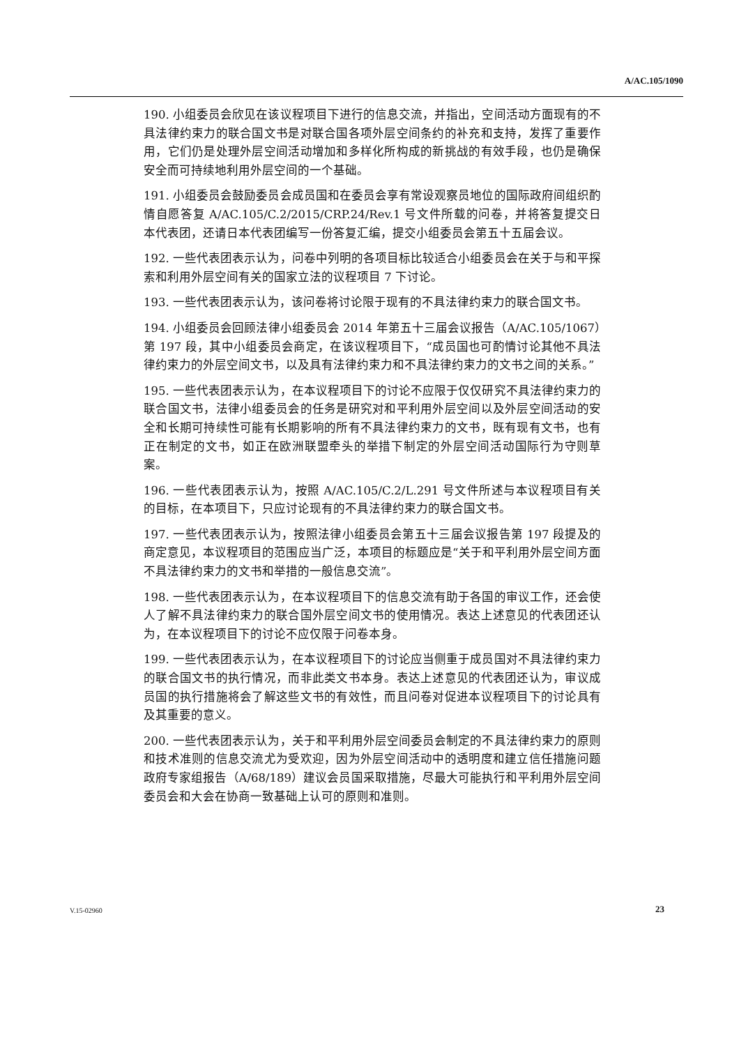A/AC.105/1090
190. 小组委员会欣见在该议程项目下进行的信息交流，并指出，空间活动方面现有的不具法律约束力的联合国文书是对联合国各项外层空间条约的补充和支持，发挥了重要作用，它们仍是处理外层空间活动增加和多样化所构成的新挑战的有效手段，也仍是确保安全而可持续地利用外层空间的一个基础。
191. 小组委员会鼓励委员会成员国和在委员会享有常设观察员地位的国际政府间组织酌情自愿答复 A/AC.105/C.2/2015/CRP.24/Rev.1 号文件所载的问卷，并将答复提交日本代表团，还请日本代表团编写一份答复汇编，提交小组委员会第五十五届会议。
192. 一些代表团表示认为，问卷中列明的各项目标比较适合小组委员会在关于与和平探索和利用外层空间有关的国家立法的议程项目 7 下讨论。
193. 一些代表团表示认为，该问卷将讨论限于现有的不具法律约束力的联合国文书。
194. 小组委员会回顾法律小组委员会 2014 年第五十三届会议报告（A/AC.105/1067）第 197 段，其中小组委员会商定，在该议程项目下，“成员国也可酌情讨论其他不具法律约束力的外层空间文书，以及具有法律约束力和不具法律约束力的文书之间的关系。”
195. 一些代表团表示认为，在本议程项目下的讨论不应限于仅仅研究不具法律约束力的联合国文书，法律小组委员会的任务是研究对和平利用外层空间以及外层空间活动的安全和长期可持续性可能有长期影响的所有不具法律约束力的文书，既有现有文书，也有正在制定的文书，如正在欧洲联盟牵头的举措下制定的外层空间活动国际行为守则草案。
196. 一些代表团表示认为，按照 A/AC.105/C.2/L.291 号文件所述与本议程项目有关的目标，在本项目下，只应讨论现有的不具法律约束力的联合国文书。
197. 一些代表团表示认为，按照法律小组委员会第五十三届会议报告第 197 段提及的商定意见，本议程项目的范围应当广泛，本项目的标题应是“关于和平利用外层空间方面不具法律约束力的文书和举措的一般信息交流”。
198. 一些代表团表示认为，在本议程项目下的信息交流有助于各国的审议工作，还会使人了解不具法律约束力的联合国外层空间文书的使用情况。表达上述意见的代表团还认为，在本议程项目下的讨论不应仅限于问卷本身。
199. 一些代表团表示认为，在本议程项目下的讨论应当侧重于成员国对不具法律约束力的联合国文书的执行情况，而非此类文书本身。表达上述意见的代表团还认为，审议成员国的执行措施将会了解这些文书的有效性，而且问卷对促进本议程项目下的讨论具有及其重要的意义。
200. 一些代表团表示认为，关于和平利用外层空间委员会制定的不具法律约束力的原则和技术准则的信息交流尤为受欢迎，因为外层空间活动中的透明度和建立信任措施问题政府专家组报告（A/68/189）建议会员国采取措施，尽最大可能执行和平利用外层空间委员会和大会在协商一致基础上认可的原则和准则。
V.15-02960 23